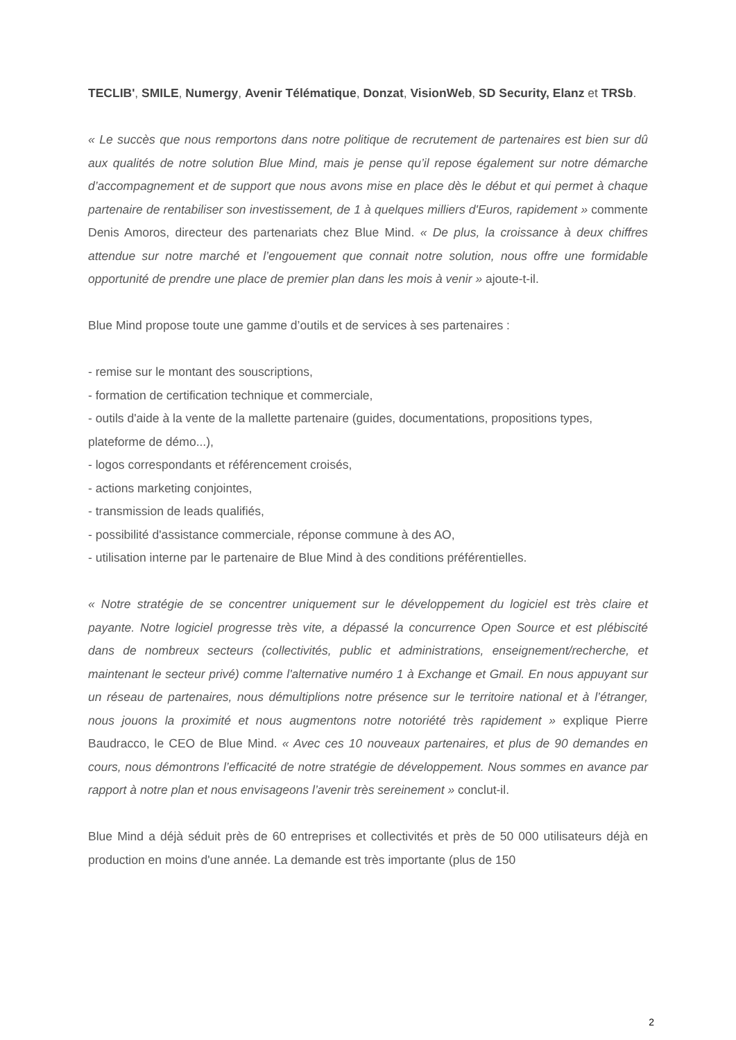TECLIB', SMILE, Numergy, Avenir Télématique, Donzat, VisionWeb, SD Security, Elanz et TRSb.
« Le succès que nous remportons dans notre politique de recrutement de partenaires est bien sur dû aux qualités de notre solution Blue Mind, mais je pense qu’il repose également sur notre démarche d’accompagnement et de support que nous avons mise en place dès le début et qui permet à chaque partenaire de rentabiliser son investissement, de 1 à quelques milliers d'Euros, rapidement » commente Denis Amoros, directeur des partenariats chez Blue Mind. « De plus, la croissance à deux chiffres attendue sur notre marché et l’engouement que connait notre solution, nous offre une formidable opportunité de prendre une place de premier plan dans les mois à venir » ajoute-t-il.
Blue Mind propose toute une gamme d’outils et de services à ses partenaires :
- remise sur le montant des souscriptions,
- formation de certification technique et commerciale,
- outils d'aide à la vente de la mallette partenaire (guides, documentations, propositions types, plateforme de démo...),
- logos correspondants et référencement croisés,
- actions marketing conjointes,
- transmission de leads qualifiés,
- possibilité d'assistance commerciale, réponse commune à des AO,
- utilisation interne par le partenaire de Blue Mind à des conditions préférentielles.
« Notre stratégie de se concentrer uniquement sur le développement du logiciel est très claire et payante. Notre logiciel progresse très vite, a dépassé la concurrence Open Source et est plébiscité dans de nombreux secteurs (collectivités, public et administrations, enseignement/recherche, et maintenant le secteur privé) comme l'alternative numéro 1 à Exchange et Gmail. En nous appuyant sur un réseau de partenaires, nous démultiplions notre présence sur le territoire national et à l’étranger, nous jouons la proximité et nous augmentons notre notoriété très rapidement » explique Pierre Baudracco, le CEO de Blue Mind. « Avec ces 10 nouveaux partenaires, et plus de 90 demandes en cours, nous démontrons l’efficacité de notre stratégie de développement. Nous sommes en avance par rapport à notre plan et nous envisageons l’avenir très sereinement » conclut-il.
Blue Mind a déjà séduit près de 60 entreprises et collectivités et près de 50 000 utilisateurs déjà en production en moins d'une année. La demande est très importante (plus de 150
2